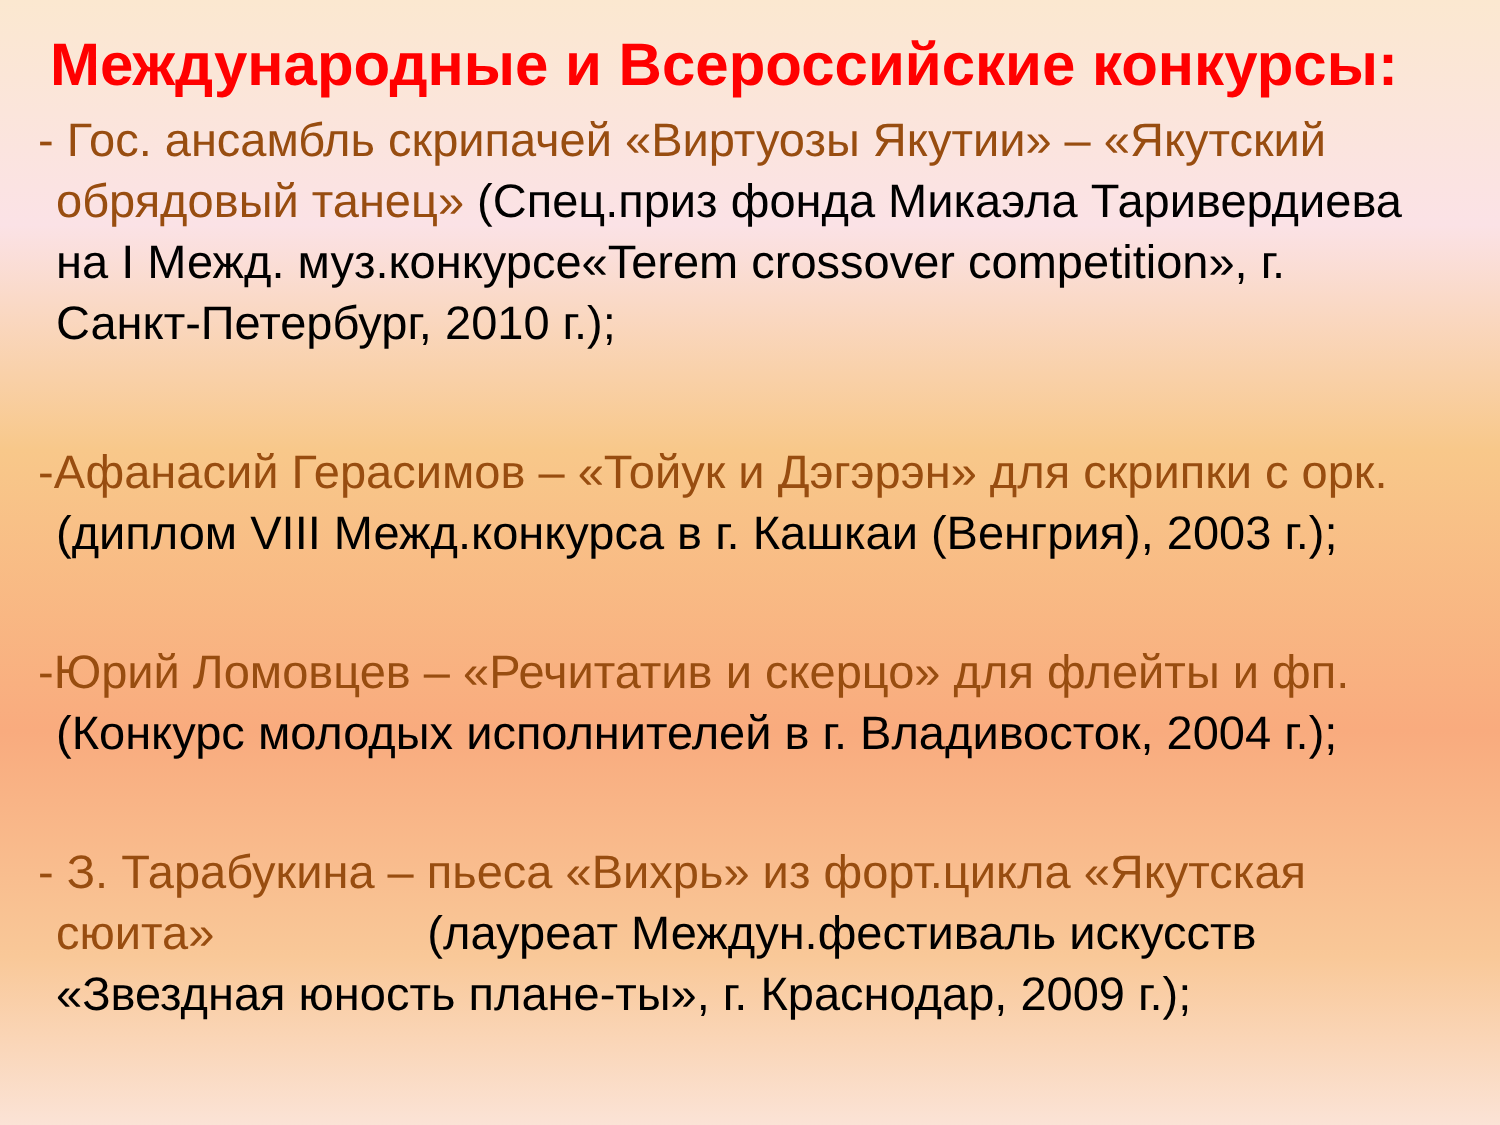Международные и Всероссийские конкурсы:
- Гос. ансамбль скрипачей «Виртуозы Якутии» – «Якутский обрядовый танец» (Спец.приз фонда Микаэла Таривердиева на I Межд. муз.конкурсе«Terem crossover competition», г. Санкт-Петербург, 2010 г.);
-Афанасий Герасимов – «Тойук и Дэгэрэн» для скрипки с орк. (диплом VIII Межд.конкурса в г. Кашкаи (Венгрия), 2003 г.);
-Юрий Ломовцев – «Речитатив и скерцо» для флейты и фп. (Конкурс молодых исполнителей в г. Владивосток, 2004 г.);
- З. Тарабукина – пьеса «Вихрь» из форт.цикла «Якутская сюита» (лауреат Междун.фестиваль искусств «Звездная юность плане-ты», г. Краснодар, 2009 г.);